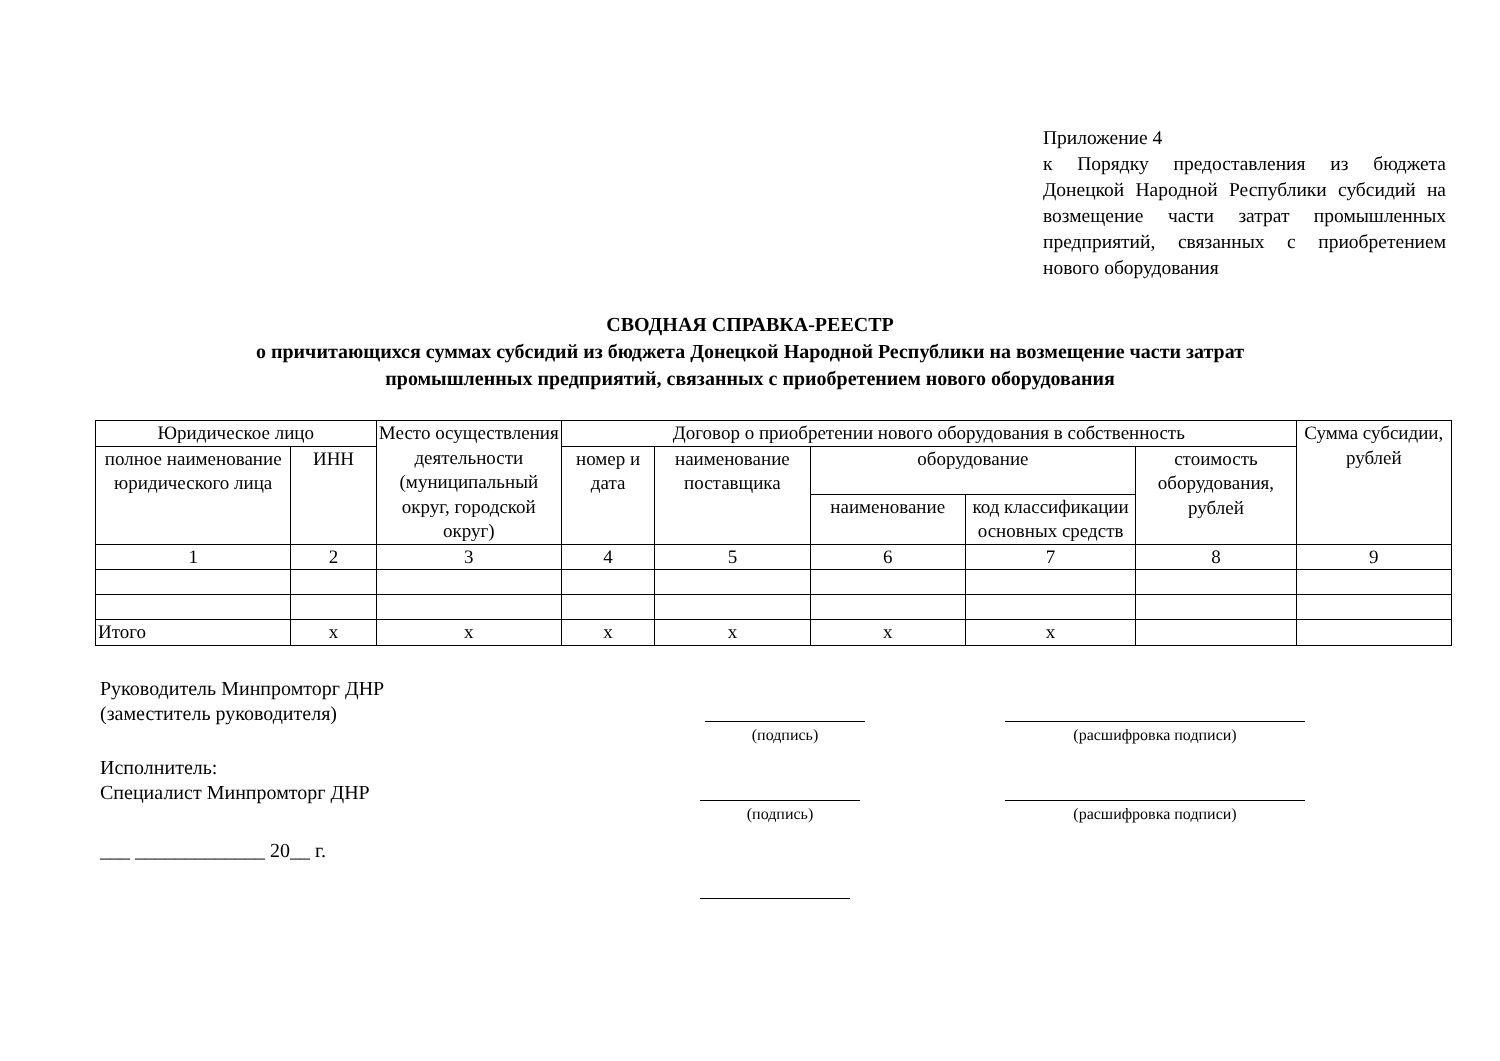Приложение 4
к Порядку предоставления из бюджета Донецкой Народной Республики субсидий на возмещение части затрат промышленных предприятий, связанных с приобретением нового оборудования
СВОДНАЯ СПРАВКА-РЕЕСТР
о причитающихся суммах субсидий из бюджета Донецкой Народной Республики на возмещение части затрат
промышленных предприятий, связанных с приобретением нового оборудования
| Юридическое лицо | | Место осуществления деятельности (муниципальный округ, городской округ) | Договор о приобретении нового оборудования в собственность | | | | | Сумма субсидии, рублей |
| --- | --- | --- | --- | --- | --- | --- | --- | --- |
| полное наименование юридического лица | ИНН | | номер и дата | наименование поставщика | оборудование | | стоимость оборудования, рублей | |
| | | | | | наименование | код классификации основных средств | | |
| 1 | 2 | 3 | 4 | 5 | 6 | 7 | 8 | 9 |
| Итого | х | х | х | х | х | х | | |
Руководитель Минпромторг ДНР
(заместитель руководителя)
(подпись) (расшифровка подписи)
Исполнитель:
Специалист Минпромторг ДНР
(подпись) (расшифровка подписи)
___ _____________ 20__ г.